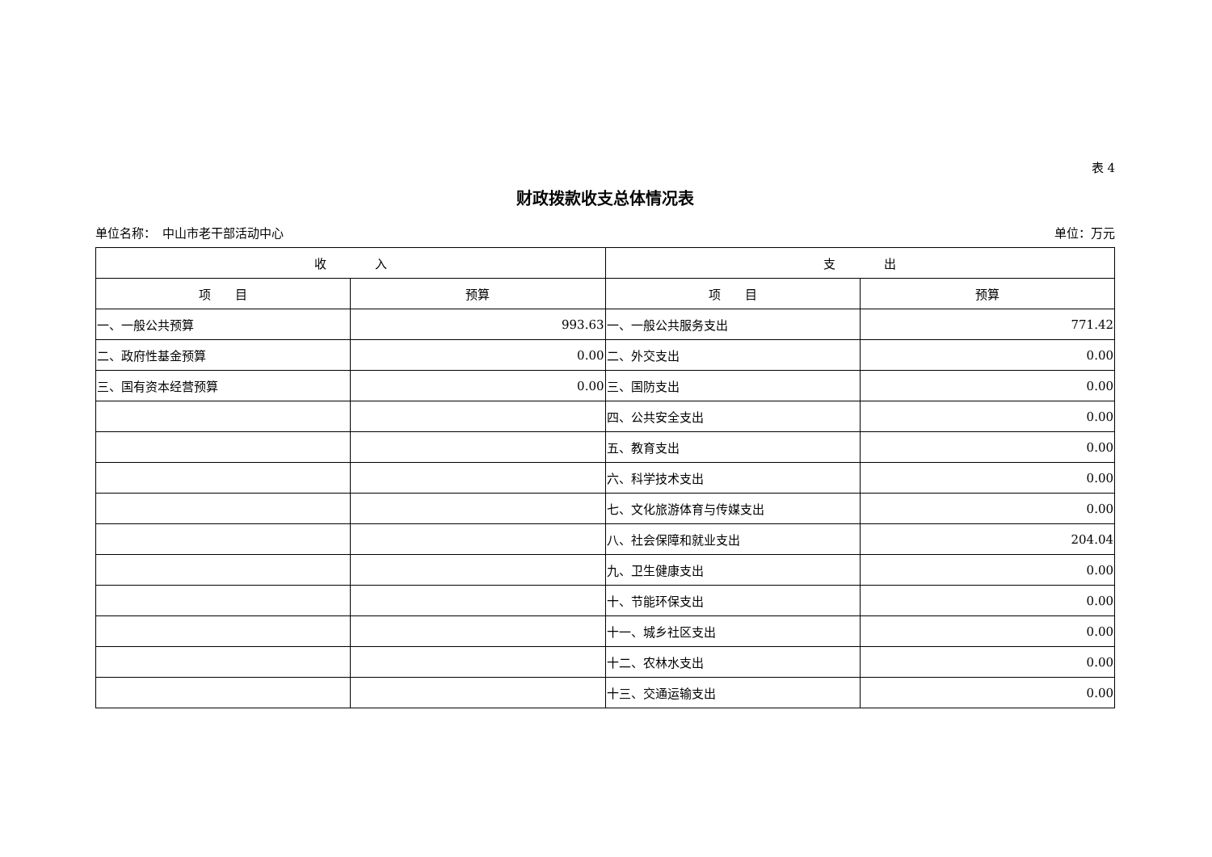表 4
财政拨款收支总体情况表
单位名称：　中山市老干部活动中心 单位：万元
| 收 入 | | 支 出 | |
| --- | --- | --- | --- |
| 项 目 | 预算 | 项 目 | 预算 |
| 一、一般公共预算 | 993.63 | 一、一般公共服务支出 | 771.42 |
| 二、政府性基金预算 | 0.00 | 二、外交支出 | 0.00 |
| 三、国有资本经营预算 | 0.00 | 三、国防支出 | 0.00 |
| | | 四、公共安全支出 | 0.00 |
| | | 五、教育支出 | 0.00 |
| | | 六、科学技术支出 | 0.00 |
| | | 七、文化旅游体育与传媒支出 | 0.00 |
| | | 八、社会保障和就业支出 | 204.04 |
| | | 九、卫生健康支出 | 0.00 |
| | | 十、节能环保支出 | 0.00 |
| | | 十一、城乡社区支出 | 0.00 |
| | | 十二、农林水支出 | 0.00 |
| | | 十三、交通运输支出 | 0.00 |